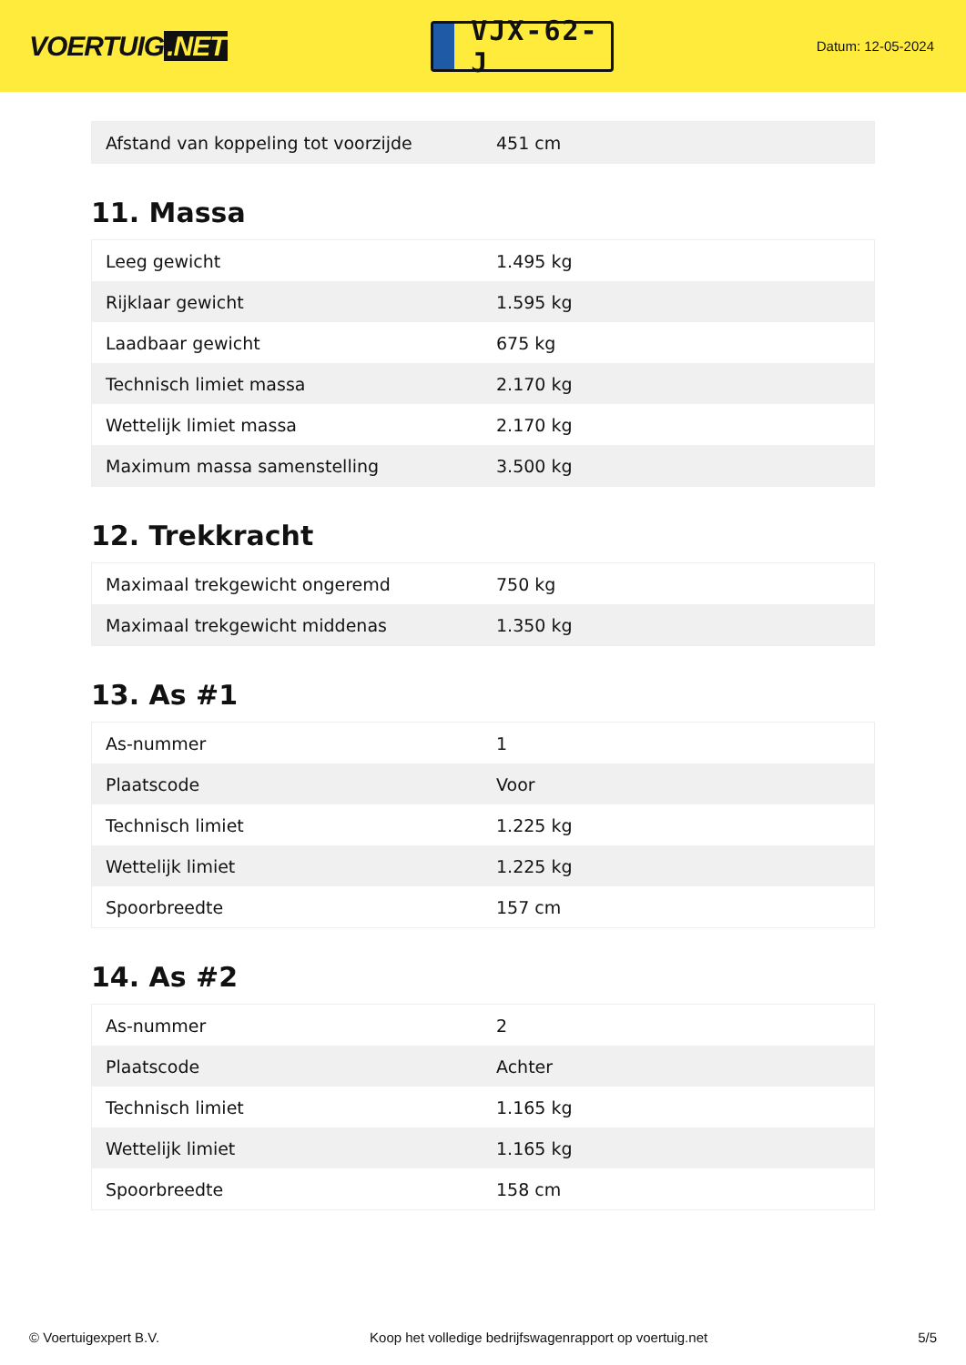VOERTUIG.NET
VJX-62-J
Datum: 12-05-2024
| Afstand van koppeling tot voorzijde | 451 cm |
11. Massa
| Leeg gewicht | 1.495 kg |
| Rijklaar gewicht | 1.595 kg |
| Laadbaar gewicht | 675 kg |
| Technisch limiet massa | 2.170 kg |
| Wettelijk limiet massa | 2.170 kg |
| Maximum massa samenstelling | 3.500 kg |
12. Trekkracht
| Maximaal trekgewicht ongeremd | 750 kg |
| Maximaal trekgewicht middenas | 1.350 kg |
13. As #1
| As-nummer | 1 |
| Plaatscode | Voor |
| Technisch limiet | 1.225 kg |
| Wettelijk limiet | 1.225 kg |
| Spoorbreedte | 157 cm |
14. As #2
| As-nummer | 2 |
| Plaatscode | Achter |
| Technisch limiet | 1.165 kg |
| Wettelijk limiet | 1.165 kg |
| Spoorbreedte | 158 cm |
© Voertuigexpert B.V. Koop het volledige bedrijfswagenrapport op voertuig.net 5/5